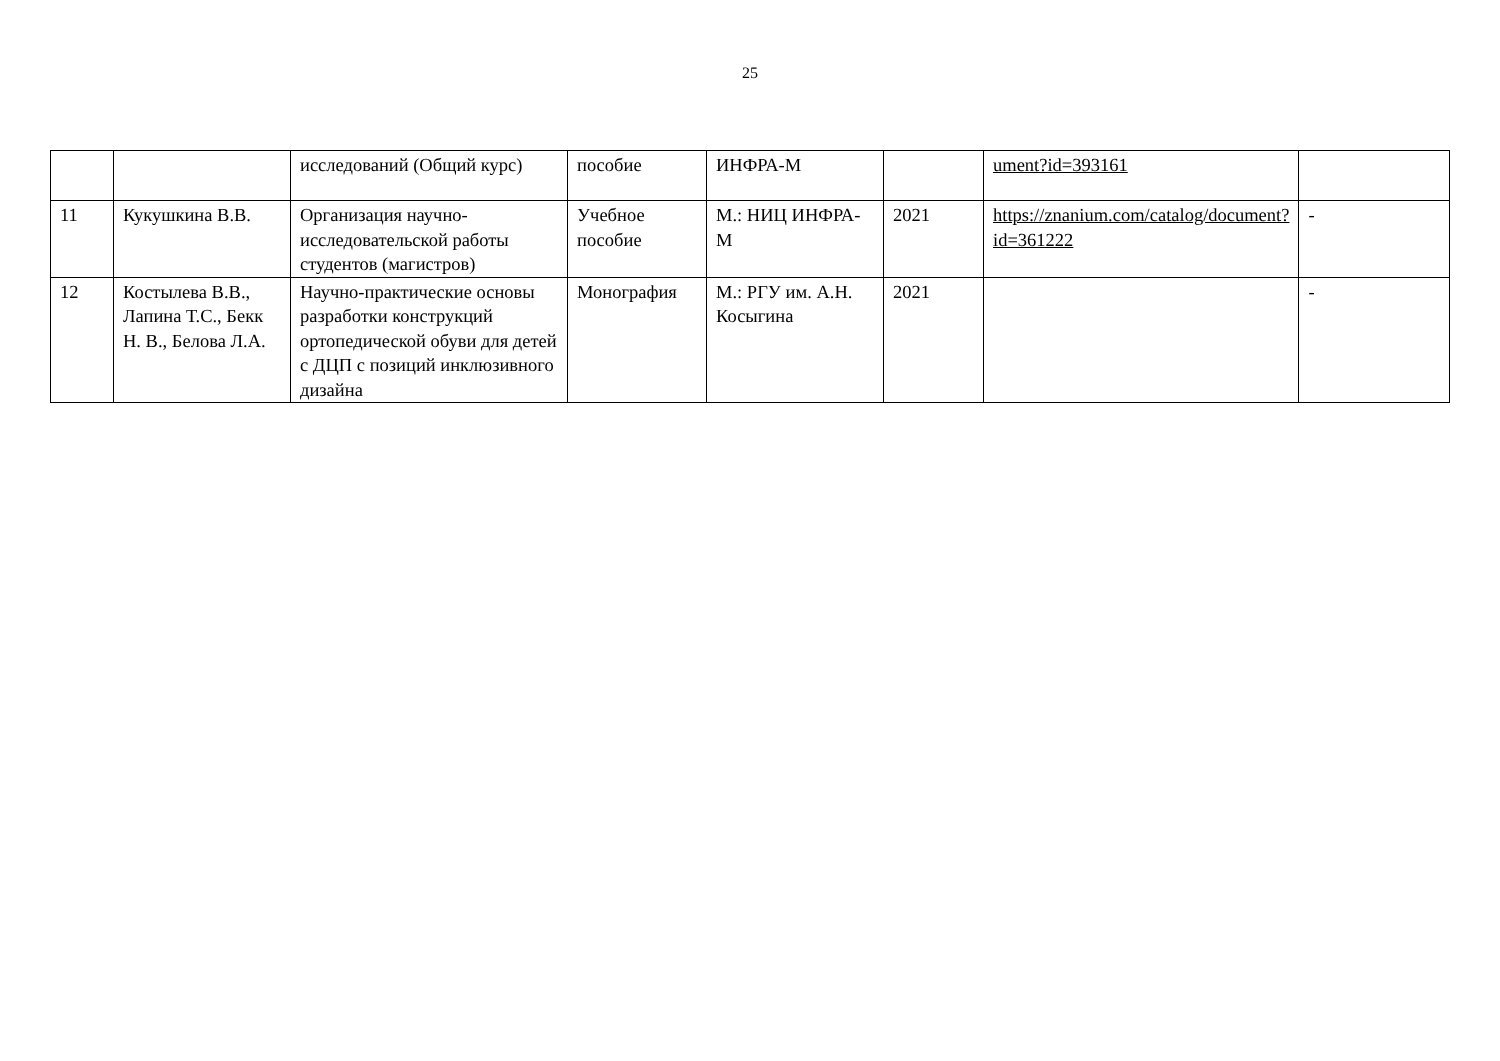25
| | | исследований (Общий курс) | пособие | ИНФРА-М | | ument?id=393161 | |
| 11 | Кукушкина В.В. | Организация научно-исследовательской работы студентов (магистров) | Учебное пособие | М.: НИЦ ИНФРА-М | 2021 | https://znanium.com/catalog/document?id=361222 | - |
| 12 | Костылева В.В., Лапина Т.С., Бекк Н. В., Белова Л.А. | Научно-практические основы разработки конструкций ортопедической обуви для детей с ДЦП с позиций инклюзивного дизайна | Монография | М.: РГУ им. А.Н. Косыгина | 2021 | | - |